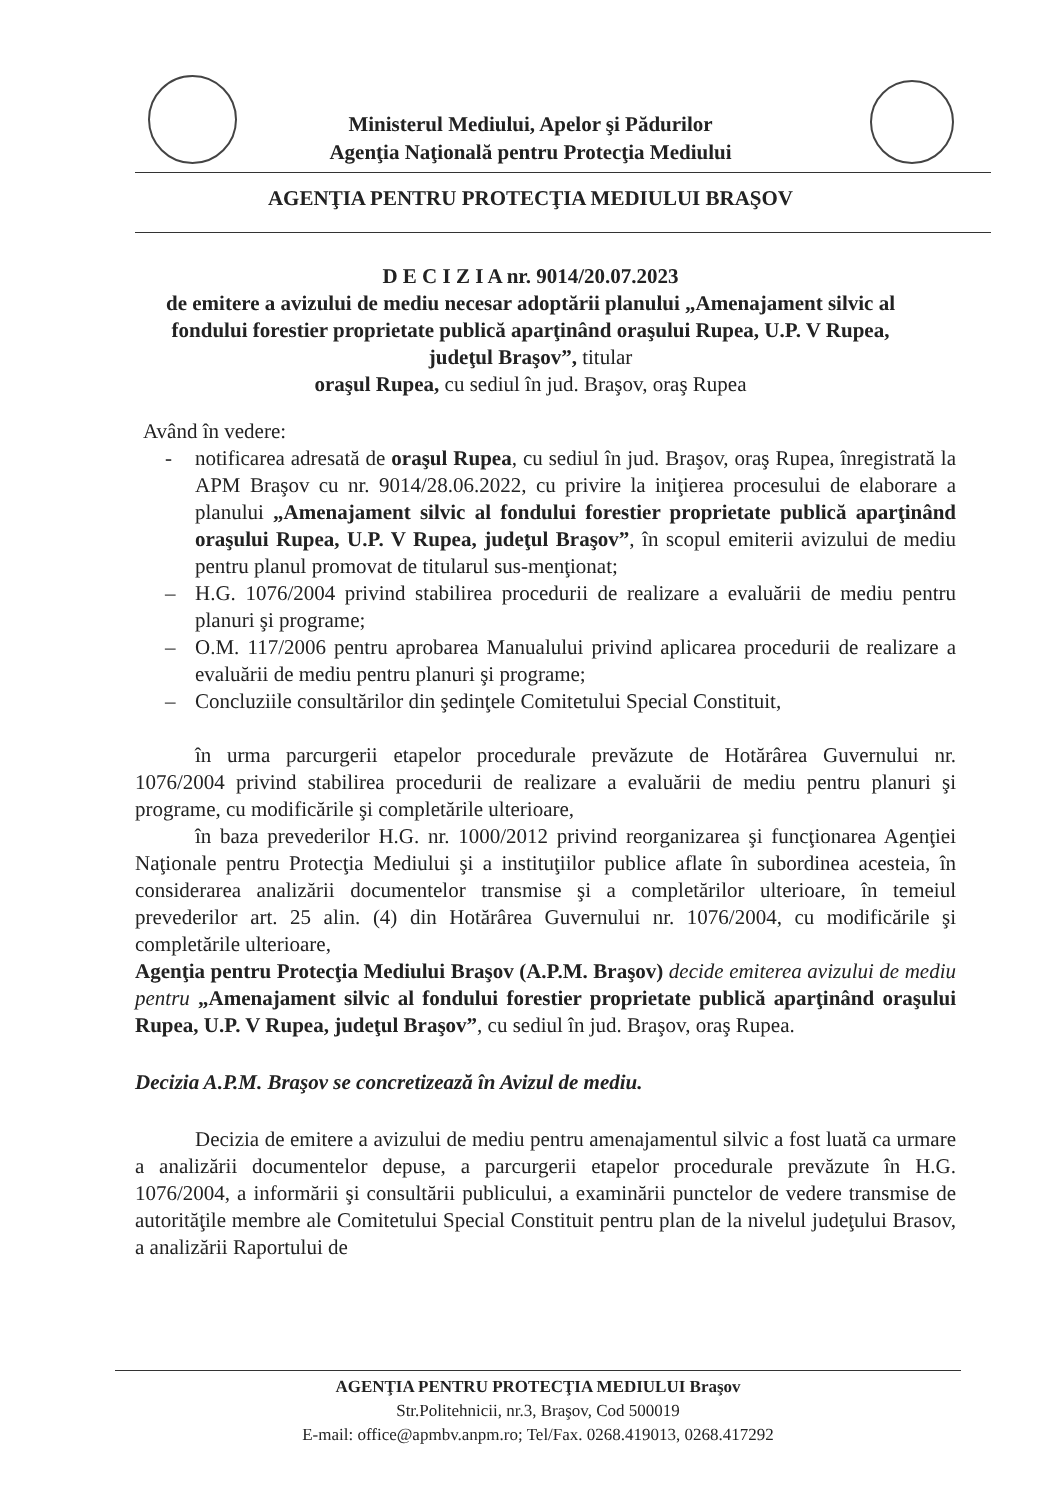Ministerul Mediului, Apelor şi Pădurilor
Agenţia Naţională pentru Protecţia Mediului
AGENŢIA PENTRU PROTECŢIA MEDIULUI BRAŞOV
D E C I Z I A nr. 9014/20.07.2023
de emitere a avizului de mediu necesar adoptării planului „Amenajament silvic al fondului forestier proprietate publică aparţinând oraşului Rupea, U.P. V Rupea, judeţul Braşov”, titular
oraşul Rupea, cu sediul în jud. Braşov, oraş Rupea
Având în vedere:
- notificarea adresată de oraşul Rupea, cu sediul în jud. Braşov, oraş Rupea, înregistrată la APM Braşov cu nr. 9014/28.06.2022, cu privire la iniţierea procesului de elaborare a planului „Amenajament silvic al fondului forestier proprietate publică aparţinând oraşului Rupea, U.P. V Rupea, judeţul Braşov”, în scopul emiterii avizului de mediu pentru planul promovat de titularul sus-menţionat;
– H.G. 1076/2004 privind stabilirea procedurii de realizare a evaluării de mediu pentru planuri şi programe;
– O.M. 117/2006 pentru aprobarea Manualului privind aplicarea procedurii de realizare a evaluării de mediu pentru planuri şi programe;
– Concluziile consultărilor din şedinţele Comitetului Special Constituit,
în urma parcurgerii etapelor procedurale prevăzute de Hotărârea Guvernului nr. 1076/2004 privind stabilirea procedurii de realizare a evaluării de mediu pentru planuri şi programe, cu modificările şi completările ulterioare,
în baza prevederilor H.G. nr. 1000/2012 privind reorganizarea şi funcţionarea Agenţiei Naţionale pentru Protecţia Mediului şi a instituţiilor publice aflate în subordinea acesteia, în considerarea analizării documentelor transmise şi a completărilor ulterioare, în temeiul prevederilor art. 25 alin. (4) din Hotărârea Guvernului nr. 1076/2004, cu modificările şi completările ulterioare,
Agenţia pentru Protecţia Mediului Braşov (A.P.M. Braşov) decide emiterea avizului de mediu pentru „Amenajament silvic al fondului forestier proprietate publică aparţinând oraşului Rupea, U.P. V Rupea, judeţul Braşov”, cu sediul în jud. Braşov, oraş Rupea.
Decizia A.P.M. Braşov se concretizează în Avizul de mediu.
Decizia de emitere a avizului de mediu pentru amenajamentul silvic a fost luată ca urmare a analizării documentelor depuse, a parcurgerii etapelor procedurale prevăzute în H.G. 1076/2004, a informării şi consultării publicului, a examinării punctelor de vedere transmise de autorităţile membre ale Comitetului Special Constituit pentru plan de la nivelul judeţului Brasov, a analizării Raportului de
AGENŢIA PENTRU PROTECŢIA MEDIULUI Braşov
Str.Politehnicii, nr.3, Braşov, Cod 500019
E-mail: office@apmbv.anpm.ro; Tel/Fax. 0268.419013, 0268.417292